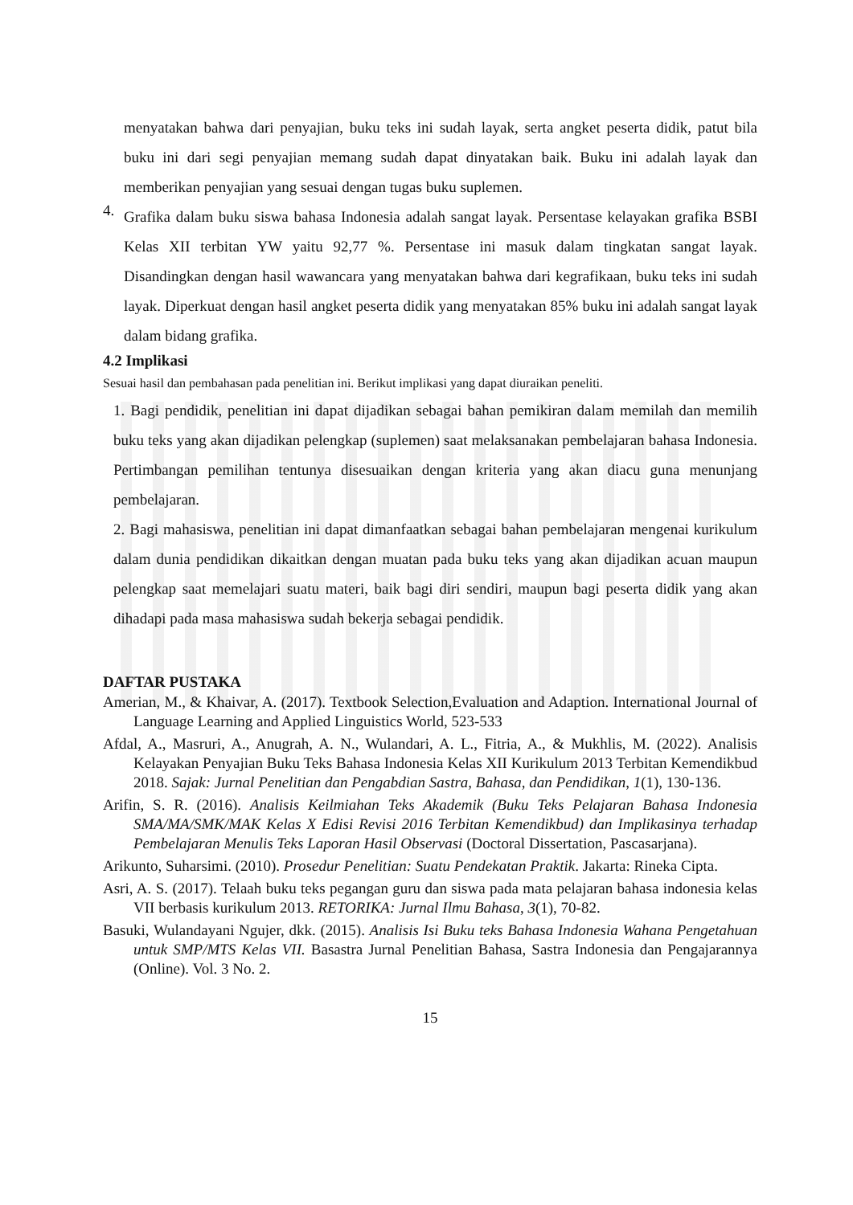menyatakan bahwa dari penyajian, buku teks ini sudah layak, serta angket peserta didik, patut bila buku ini dari segi penyajian memang sudah dapat dinyatakan baik. Buku ini adalah layak dan memberikan penyajian yang sesuai dengan tugas buku suplemen.
4.
Grafika dalam buku siswa bahasa Indonesia adalah sangat layak. Persentase kelayakan grafika BSBI Kelas XII terbitan YW yaitu 92,77 %. Persentase ini masuk dalam tingkatan sangat layak. Disandingkan dengan hasil wawancara yang menyatakan bahwa dari kegrafikaan, buku teks ini sudah layak. Diperkuat dengan hasil angket peserta didik yang menyatakan 85% buku ini adalah sangat layak dalam bidang grafika.
4.2 Implikasi
Sesuai hasil dan pembahasan pada penelitian ini. Berikut implikasi yang dapat diuraikan peneliti.
1. Bagi pendidik, penelitian ini dapat dijadikan sebagai bahan pemikiran dalam memilah dan memilih buku teks yang akan dijadikan pelengkap (suplemen) saat melaksanakan pembelajaran bahasa Indonesia. Pertimbangan pemilihan tentunya disesuaikan dengan kriteria yang akan diacu guna menunjang pembelajaran.
2. Bagi mahasiswa, penelitian ini dapat dimanfaatkan sebagai bahan pembelajaran mengenai kurikulum dalam dunia pendidikan dikaitkan dengan muatan pada buku teks yang akan dijadikan acuan maupun pelengkap saat memelajari suatu materi, baik bagi diri sendiri, maupun bagi peserta didik yang akan dihadapi pada masa mahasiswa sudah bekerja sebagai pendidik.
DAFTAR PUSTAKA
Amerian, M., & Khaivar, A. (2017). Textbook Selection,Evaluation and Adaption. International Journal of Language Learning and Applied Linguistics World, 523-533
Afdal, A., Masruri, A., Anugrah, A. N., Wulandari, A. L., Fitria, A., & Mukhlis, M. (2022). Analisis Kelayakan Penyajian Buku Teks Bahasa Indonesia Kelas XII Kurikulum 2013 Terbitan Kemendikbud 2018. Sajak: Jurnal Penelitian dan Pengabdian Sastra, Bahasa, dan Pendidikan, 1(1), 130-136.
Arifin, S. R. (2016). Analisis Keilmiahan Teks Akademik (Buku Teks Pelajaran Bahasa Indonesia SMA/MA/SMK/MAK Kelas X Edisi Revisi 2016 Terbitan Kemendikbud) dan Implikasinya terhadap Pembelajaran Menulis Teks Laporan Hasil Observasi (Doctoral Dissertation, Pascasarjana).
Arikunto, Suharsimi. (2010). Prosedur Penelitian: Suatu Pendekatan Praktik. Jakarta: Rineka Cipta.
Asri, A. S. (2017). Telaah buku teks pegangan guru dan siswa pada mata pelajaran bahasa indonesia kelas VII berbasis kurikulum 2013. RETORIKA: Jurnal Ilmu Bahasa, 3(1), 70-82.
Basuki, Wulandayani Ngujer, dkk. (2015). Analisis Isi Buku teks Bahasa Indonesia Wahana Pengetahuan untuk SMP/MTS Kelas VII. Basastra Jurnal Penelitian Bahasa, Sastra Indonesia dan Pengajarannya (Online). Vol. 3 No. 2.
15